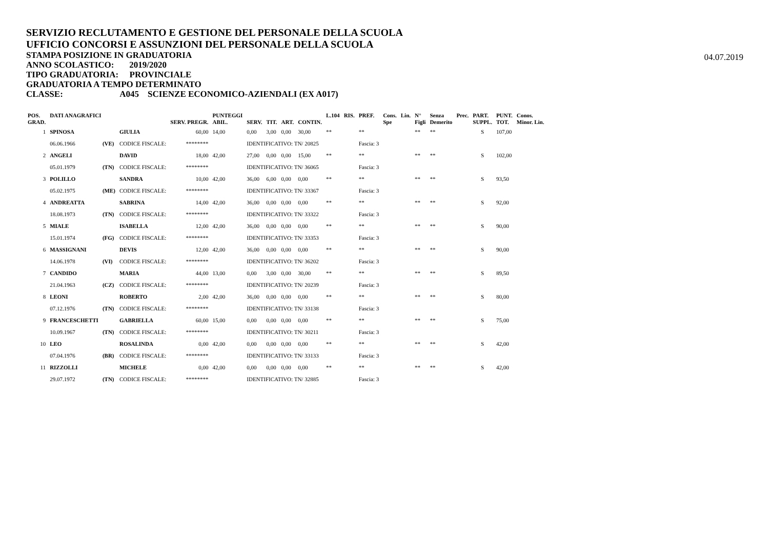SERVIZIO RECLUTAMENTO E GESTIONE DEL PERSONALE DELLA SCUOLA
UFFICIO CONCORSI E ASSUNZIONI DEL PERSONALE DELLA SCUOLA
STAMPA POSIZIONE IN GRADUATORIA
ANNO SCOLASTICO: 2019/2020
TIPO GRADUATORIA: PROVINCIALE
GRADUATORIA A TEMPO DETERMINATO
CLASSE: A045 SCIENZE ECONOMICO-AZIENDALI (EX A017)
04.07.2019
| POS. GRAD. | DATI ANAGRAFICI | | | SERV. PREGR. | PUNTEGGI ABIL. | SERV. | TIT. | ART. | CONTIN. | L.104 | RIS. | PREF. | Cons. Spe | Lin. | N° Figli | Senza Demerito | Prec. | PART. SUPPL. | PUNT. TOT. | Conos. Minor. Lin. |
| --- | --- | --- | --- | --- | --- | --- | --- | --- | --- | --- | --- | --- | --- | --- | --- | --- | --- | --- | --- | --- |
| 1 | SPINOSA | | GIULIA | 60,00 | 14,00 | 0,00 | 3,00 | 0,00 | 30,00 | ** | | ** | | | ** | ** | | S | 107,00 | |
| | 06.06.1966 | (VE) | CODICE FISCALE: | ******** | | IDENTIFICATIVO: TN/ 20825 | | | | | | Fascia: 3 | | | | | | | | |
| 2 | ANGELI | | DAVID | 18,00 | 42,00 | 27,00 | 0,00 | 0,00 | 15,00 | ** | | ** | | | ** | ** | | S | 102,00 | |
| | 05.01.1979 | (TN) | CODICE FISCALE: | ******** | | IDENTIFICATIVO: TN/ 36065 | | | | | | Fascia: 3 | | | | | | | | |
| 3 | POLILLO | | SANDRA | 10,00 | 42,00 | 36,00 | 6,00 | 0,00 | 0,00 | ** | | ** | | | ** | ** | | S | 93,50 | |
| | 05.02.1975 | (ME) | CODICE FISCALE: | ******** | | IDENTIFICATIVO: TN/ 33367 | | | | | | Fascia: 3 | | | | | | | | |
| 4 | ANDREATTA | | SABRINA | 14,00 | 42,00 | 36,00 | 0,00 | 0,00 | 0,00 | ** | | ** | | | ** | ** | | S | 92,00 | |
| | 18.08.1973 | (TN) | CODICE FISCALE: | ******** | | IDENTIFICATIVO: TN/ 33322 | | | | | | Fascia: 3 | | | | | | | | |
| 5 | MIALE | | ISABELLA | 12,00 | 42,00 | 36,00 | 0,00 | 0,00 | 0,00 | ** | | ** | | | ** | ** | | S | 90,00 | |
| | 15.01.1974 | (FG) | CODICE FISCALE: | ******** | | IDENTIFICATIVO: TN/ 33353 | | | | | | Fascia: 3 | | | | | | | | |
| 6 | MASSIGNANI | | DEVIS | 12,00 | 42,00 | 36,00 | 0,00 | 0,00 | 0,00 | ** | | ** | | | ** | ** | | S | 90,00 | |
| | 14.06.1978 | (VI) | CODICE FISCALE: | ******** | | IDENTIFICATIVO: TN/ 36202 | | | | | | Fascia: 3 | | | | | | | | |
| 7 | CANDIDO | | MARIA | 44,00 | 13,00 | 0,00 | 3,00 | 0,00 | 30,00 | ** | | ** | | | ** | ** | | S | 89,50 | |
| | 21.04.1963 | (CZ) | CODICE FISCALE: | ******** | | IDENTIFICATIVO: TN/ 20239 | | | | | | Fascia: 3 | | | | | | | | |
| 8 | LEONI | | ROBERTO | 2,00 | 42,00 | 36,00 | 0,00 | 0,00 | 0,00 | ** | | ** | | | ** | ** | | S | 80,00 | |
| | 07.12.1976 | (TN) | CODICE FISCALE: | ******** | | IDENTIFICATIVO: TN/ 33138 | | | | | | Fascia: 3 | | | | | | | | |
| 9 | FRANCESCHETTI | | GABRIELLA | 60,00 | 15,00 | 0,00 | 0,00 | 0,00 | 0,00 | ** | | ** | | | ** | ** | | S | 75,00 | |
| | 10.09.1967 | (TN) | CODICE FISCALE: | ******** | | IDENTIFICATIVO: TN/ 30211 | | | | | | Fascia: 3 | | | | | | | | |
| 10 | LEO | | ROSALINDA | 0,00 | 42,00 | 0,00 | 0,00 | 0,00 | 0,00 | ** | | ** | | | ** | ** | | S | 42,00 | |
| | 07.04.1976 | (BR) | CODICE FISCALE: | ******** | | IDENTIFICATIVO: TN/ 33133 | | | | | | Fascia: 3 | | | | | | | | |
| 11 | RIZZOLLI | | MICHELE | 0,00 | 42,00 | 0,00 | 0,00 | 0,00 | 0,00 | ** | | ** | | | ** | ** | | S | 42,00 | |
| | 29.07.1972 | (TN) | CODICE FISCALE: | ******** | | IDENTIFICATIVO: TN/ 32885 | | | | | | Fascia: 3 | | | | | | | | |